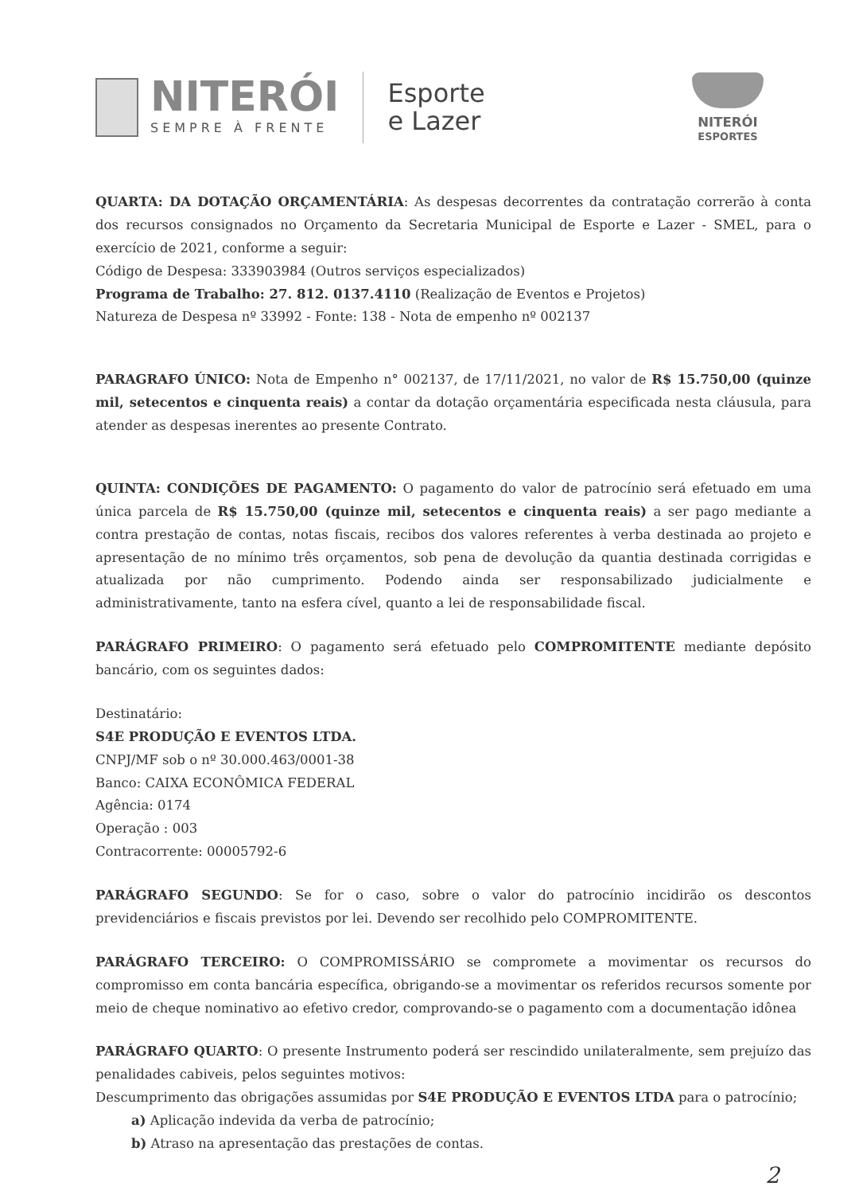NITERÓI
SEMPRE À FRENTE
Esporte
e Lazer
NITERÓI
ESPORTES
QUARTA: DA DOTAÇÃO ORÇAMENTÁRIA: As despesas decorrentes da contratação correrão à conta dos recursos consignados no Orçamento da Secretaria Municipal de Esporte e Lazer - SMEL, para o exercício de 2021, conforme a seguir:
Código de Despesa: 333903984 (Outros serviços especializados)
Programa de Trabalho: 27. 812. 0137.4110 (Realização de Eventos e Projetos)
Natureza de Despesa nº 33992 - Fonte: 138 - Nota de empenho nº 002137
PARAGRAFO ÚNICO: Nota de Empenho n° 002137, de 17/11/2021, no valor de R$ 15.750,00 (quinze mil, setecentos e cinquenta reais) a contar da dotação orçamentária especificada nesta cláusula, para atender as despesas inerentes ao presente Contrato.
QUINTA: CONDIÇÕES DE PAGAMENTO: O pagamento do valor de patrocínio será efetuado em uma única parcela de R$ 15.750,00 (quinze mil, setecentos e cinquenta reais) a ser pago mediante a contra prestação de contas, notas fiscais, recibos dos valores referentes à verba destinada ao projeto e apresentação de no mínimo três orçamentos, sob pena de devolução da quantia destinada corrigidas e atualizada por não cumprimento. Podendo ainda ser responsabilizado judicialmente e administrativamente, tanto na esfera cível, quanto a lei de responsabilidade fiscal.
PARÁGRAFO PRIMEIRO: O pagamento será efetuado pelo COMPROMITENTE mediante depósito bancário, com os seguintes dados:
Destinatário:
S4E PRODUÇÃO E EVENTOS LTDA.
CNPJ/MF sob o nº 30.000.463/0001-38
Banco: CAIXA ECONÔMICA FEDERAL
Agência: 0174
Operação : 003
Contracorrente: 00005792-6
PARÁGRAFO SEGUNDO: Se for o caso, sobre o valor do patrocínio incidirão os descontos previdenciários e fiscais previstos por lei. Devendo ser recolhido pelo COMPROMITENTE.
PARÁGRAFO TERCEIRO: O COMPROMISSÁRIO se compromete a movimentar os recursos do compromisso em conta bancária específica, obrigando-se a movimentar os referidos recursos somente por meio de cheque nominativo ao efetivo credor, comprovando-se o pagamento com a documentação idônea
PARÁGRAFO QUARTO: O presente Instrumento poderá ser rescindido unilateralmente, sem prejuízo das penalidades cabiveis, pelos seguintes motivos:
Descumprimento das obrigações assumidas por S4E PRODUÇÃO E EVENTOS LTDA para o patrocínio;
a) Aplicação indevida da verba de patrocínio;
b) Atraso na apresentação das prestações de contas.
2